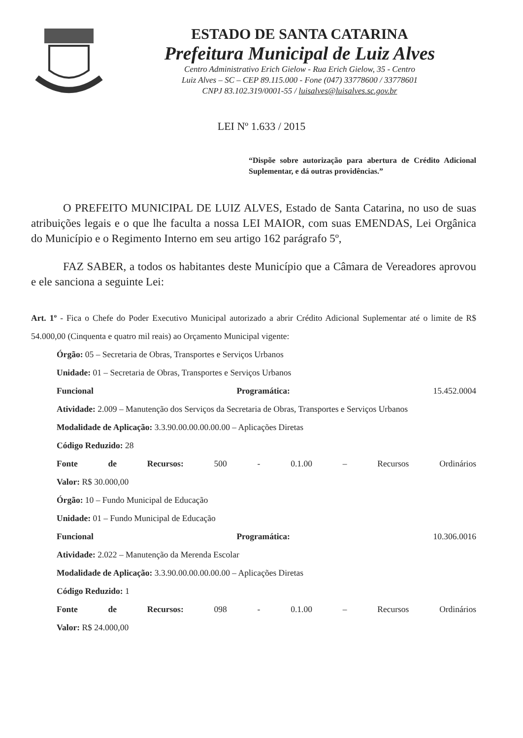ESTADO DE SANTA CATARINA
Prefeitura Municipal de Luiz Alves
Centro Administrativo Erich Gielow - Rua Erich Gielow, 35 - Centro
Luiz Alves – SC – CEP 89.115.000 - Fone (047) 33778600 / 33778601
CNPJ 83.102.319/0001-55 / luisalves@luisalves.sc.gov.br
LEI Nº 1.633 / 2015
“Dispõe sobre autorização para abertura de Crédito Adicional Suplementar, e dá outras providências.”
O PREFEITO MUNICIPAL DE LUIZ ALVES, Estado de Santa Catarina, no uso de suas atribuições legais e o que lhe faculta a nossa LEI MAIOR, com suas EMENDAS, Lei Orgânica do Município e o Regimento Interno em seu artigo 162 parágrafo 5º,
FAZ SABER, a todos os habitantes deste Município que a Câmara de Vereadores aprovou e ele sanciona a seguinte Lei:
Art. 1º - Fica o Chefe do Poder Executivo Municipal autorizado a abrir Crédito Adicional Suplementar até o limite de R$ 54.000,00 (Cinquenta e quatro mil reais) ao Orçamento Municipal vigente:
Órgão: 05 – Secretaria de Obras, Transportes e Serviços Urbanos
Unidade: 01 – Secretaria de Obras, Transportes e Serviços Urbanos
Funcional Programática: 15.452.0004
Atividade: 2.009 – Manutenção dos Serviços da Secretaria de Obras, Transportes e Serviços Urbanos
Modalidade de Aplicação: 3.3.90.00.00.00.00.00 – Aplicações Diretas
Código Reduzido: 28
Fonte de Recursos: 500 - 0.1.00 – Recursos Ordinários
Valor: R$ 30.000,00
Órgão: 10 – Fundo Municipal de Educação
Unidade: 01 – Fundo Municipal de Educação
Funcional Programática: 10.306.0016
Atividade: 2.022 – Manutenção da Merenda Escolar
Modalidade de Aplicação: 3.3.90.00.00.00.00.00 – Aplicações Diretas
Código Reduzido: 1
Fonte de Recursos: 098 - 0.1.00 – Recursos Ordinários
Valor: R$ 24.000,00